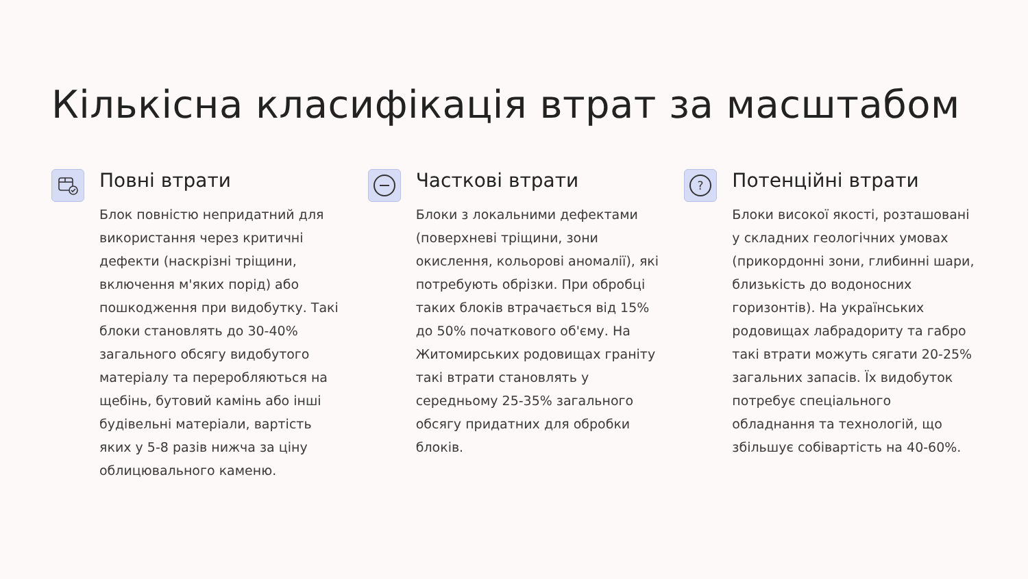Кількісна класифікація втрат за масштабом
Повні втрати
Блок повністю непридатний для використання через критичні дефекти (наскрізні тріщини, включення м'яких порід) або пошкодження при видобутку. Такі блоки становлять до 30-40% загального обсягу видобутого матеріалу та переробляються на щебінь, бутовий камінь або інші будівельні матеріали, вартість яких у 5-8 разів нижча за ціну облицювального каменю.
Часткові втрати
Блоки з локальними дефектами (поверхневі тріщини, зони окислення, кольорові аномалії), які потребують обрізки. При обробці таких блоків втрачається від 15% до 50% початкового об'єму. На Житомирських родовищах граніту такі втрати становлять у середньому 25-35% загального обсягу придатних для обробки блоків.
?
Потенційні втрати
Блоки високої якості, розташовані у складних геологічних умовах (прикордонні зони, глибинні шари, близькість до водоносних горизонтів). На українських родовищах лабрадориту та габро такі втрати можуть сягати 20-25% загальних запасів. Їх видобуток потребує спеціального обладнання та технологій, що збільшує собівартість на 40-60%.